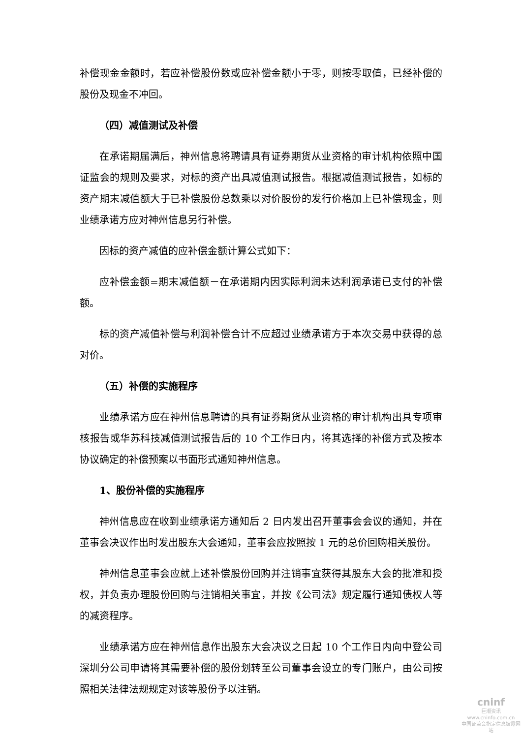补偿现金金额时，若应补偿股份数或应补偿金额小于零，则按零取值，已经补偿的股份及现金不冲回。
（四）减值测试及补偿
在承诺期届满后，神州信息将聘请具有证券期货从业资格的审计机构依照中国证监会的规则及要求，对标的资产出具减值测试报告。根据减值测试报告，如标的资产期末减值额大于已补偿股份总数乘以对价股份的发行价格加上已补偿现金，则业绩承诺方应对神州信息另行补偿。
因标的资产减值的应补偿金额计算公式如下：
应补偿金额=期末减值额－在承诺期内因实际利润未达利润承诺已支付的补偿额。
标的资产减值补偿与利润补偿合计不应超过业绩承诺方于本次交易中获得的总对价。
（五）补偿的实施程序
业绩承诺方应在神州信息聘请的具有证券期货从业资格的审计机构出具专项审核报告或华苏科技减值测试报告后的 10 个工作日内，将其选择的补偿方式及按本协议确定的补偿预案以书面形式通知神州信息。
1、股份补偿的实施程序
神州信息应在收到业绩承诺方通知后 2 日内发出召开董事会会议的通知，并在董事会决议作出时发出股东大会通知，董事会应按照按 1 元的总价回购相关股份。
神州信息董事会应就上述补偿股份回购并注销事宜获得其股东大会的批准和授权，并负责办理股份回购与注销相关事宜，并按《公司法》规定履行通知债权人等的减资程序。
业绩承诺方应在神州信息作出股东大会决议之日起 10 个工作日内向中登公司深圳分公司申请将其需要补偿的股份划转至公司董事会设立的专门账户，由公司按照相关法律法规规定对该等股份予以注销。
cninf
巨潮资讯
www.cninfo.com.cn
中国证监会指定信息披露网站